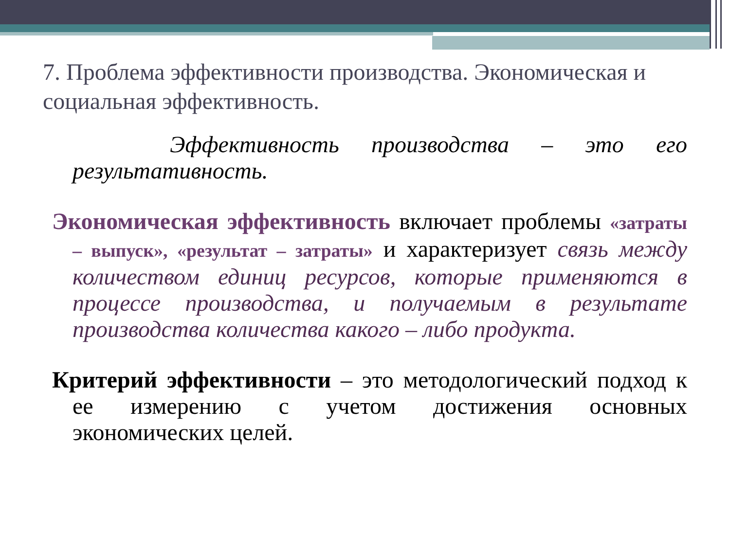7. Проблема эффективности производства. Экономическая и социальная эффективность.
Эффективность производства – это его результативность.
Экономическая эффективность включает проблемы «затраты – выпуск», «результат – затраты» и характеризует связь между количеством единиц ресурсов, которые применяются в процессе производства, и получаемым в результате производства количества какого – либо продукта.
Критерий эффективности – это методологический подход к ее измерению с учетом достижения основных экономических целей.